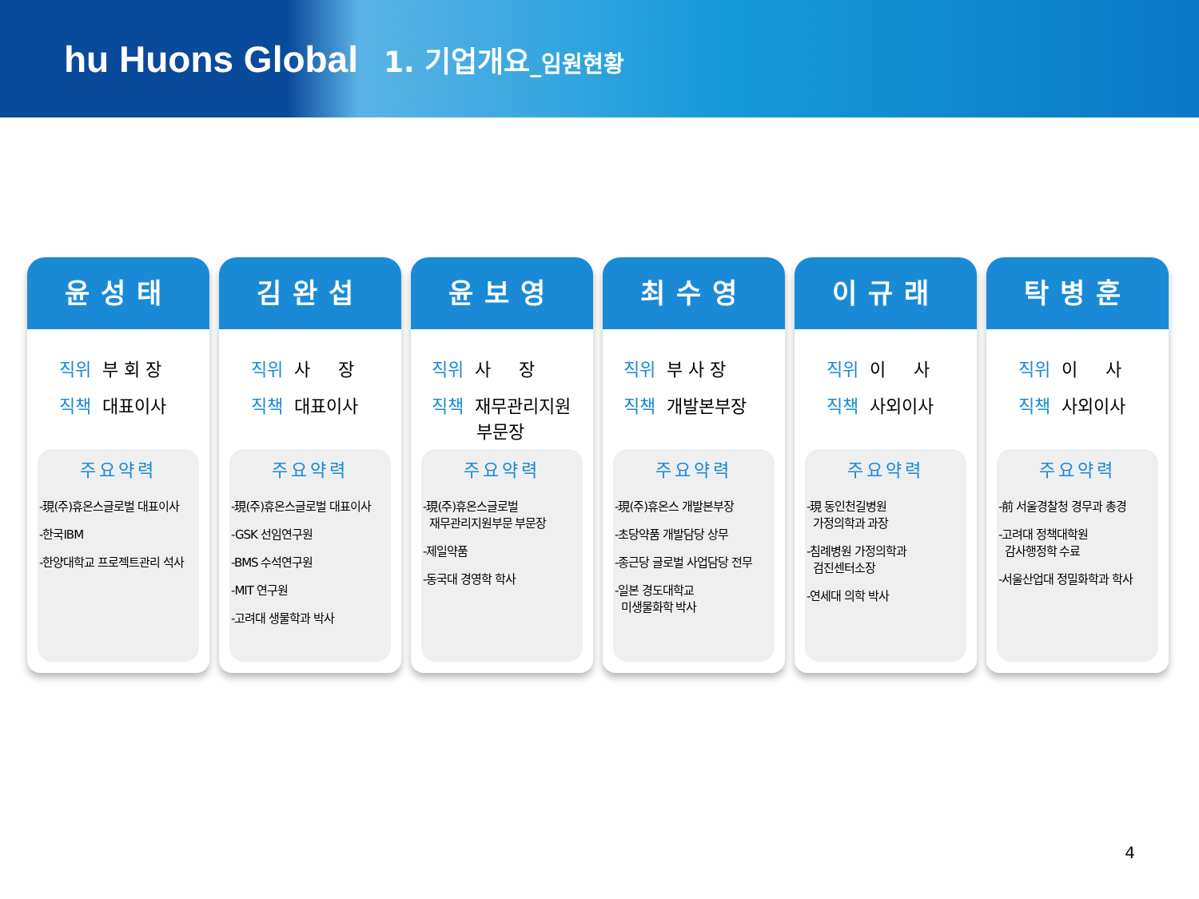hu Huons Global
1. 기업개요_임원현황
윤성태
직위 부 회 장
직책 대표이사
주요약력
-現(주)휴온스글로벌 대표이사
-한국IBM
-한양대학교 프로젝트관리 석사
김완섭
직위 사 장
직책 대표이사
주요약력
-現(주)휴온스글로벌 대표이사
-GSK 선임연구원
-BMS 수석연구원
-MIT 연구원
-고려대 생물학과 박사
윤보영
직위 사 장
직책 재무관리지원
부문장
주요약력
-現(주)휴온스글로벌
재무관리지원부문 부문장
-제일약품
-동국대 경영학 학사
최수영
직위 부 사 장
직책 개발본부장
주요약력
-現(주)휴온스 개발본부장
-초당약품 개발담당 상무
-종근당 글로벌 사업담당 전무
-일본 경도대학교
미생물화학 박사
이규래
직위 이 사
직책 사외이사
주요약력
-現 동인천길병원
가정의학과 과장
-침례병원 가정의학과
검진센터소장
-연세대 의학 박사
탁병훈
직위 이 사
직책 사외이사
주요약력
-前 서울경찰청 경무과 총경
-고려대 정책대학원
감사행정학 수료
-서울산업대 정밀화학과 학사
4